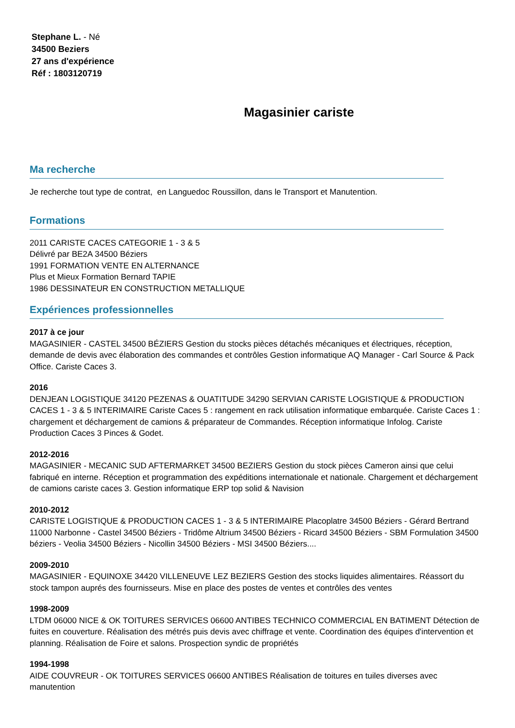Stephane L. - Né
34500 Beziers
27 ans d'expérience
Réf : 1803120719
Magasinier cariste
Ma recherche
Je recherche tout type de contrat, en Languedoc Roussillon, dans le Transport et Manutention.
Formations
2011 CARISTE CACES CATEGORIE 1 - 3 & 5
Délivré par BE2A 34500 Béziers
1991 FORMATION VENTE EN ALTERNANCE
Plus et Mieux Formation Bernard TAPIE
1986 DESSINATEUR EN CONSTRUCTION METALLIQUE
Expériences professionnelles
2017 à ce jour
MAGASINIER - CASTEL 34500 BÉZIERS Gestion du stocks pièces détachés mécaniques et électriques, réception, demande de devis avec élaboration des commandes et contrôles Gestion informatique AQ Manager - Carl Source & Pack Office. Cariste Caces 3.
2016
DENJEAN LOGISTIQUE 34120 PEZENAS & OUATITUDE 34290 SERVIAN CARISTE LOGISTIQUE & PRODUCTION CACES 1 - 3 & 5 INTERIMAIRE Cariste Caces 5 : rangement en rack utilisation informatique embarquée. Cariste Caces 1 : chargement et déchargement de camions & préparateur de Commandes. Réception informatique Infolog. Cariste Production Caces 3 Pinces & Godet.
2012-2016
MAGASINIER - MECANIC SUD AFTERMARKET 34500 BEZIERS Gestion du stock pièces Cameron ainsi que celui fabriqué en interne. Réception et programmation des expéditions internationale et nationale. Chargement et déchargement de camions cariste caces 3. Gestion informatique ERP top solid & Navision
2010-2012
CARISTE LOGISTIQUE & PRODUCTION CACES 1 - 3 & 5 INTERIMAIRE Placoplatre 34500 Béziers - Gérard Bertrand 11000 Narbonne - Castel 34500 Béziers - Tridôme Altrium 34500 Béziers - Ricard 34500 Béziers - SBM Formulation 34500 béziers - Veolia 34500 Béziers - Nicollin 34500 Béziers - MSI 34500 Béziers....
2009-2010
MAGASINIER - EQUINOXE 34420 VILLENEUVE LEZ BEZIERS Gestion des stocks liquides alimentaires. Réassort du stock tampon auprés des fournisseurs. Mise en place des postes de ventes et contrôles des ventes
1998-2009
LTDM 06000 NICE & OK TOITURES SERVICES 06600 ANTIBES TECHNICO COMMERCIAL EN BATIMENT Détection de fuites en couverture. Réalisation des métrés puis devis avec chiffrage et vente. Coordination des équipes d'intervention et planning. Réalisation de Foire et salons. Prospection syndic de propriétés
1994-1998
AIDE COUVREUR - OK TOITURES SERVICES 06600 ANTIBES Réalisation de toitures en tuiles diverses avec manutention